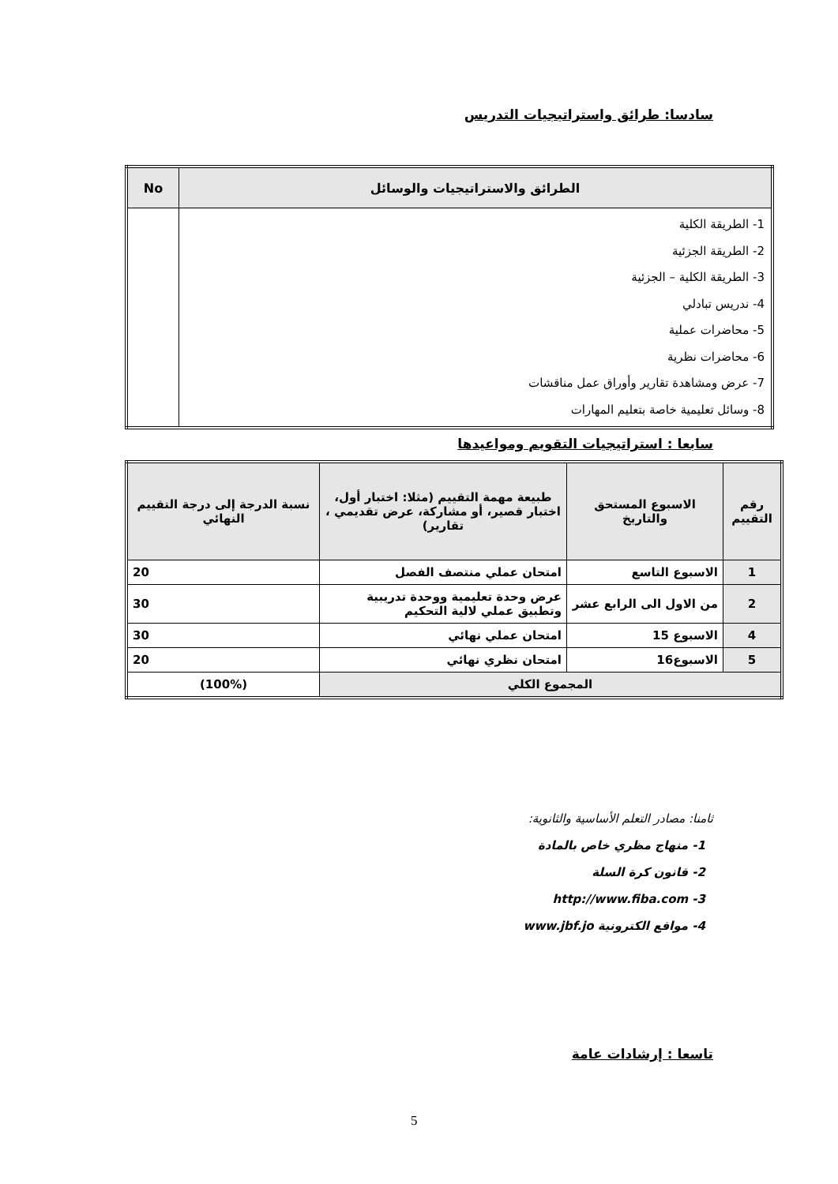سادسا: طرائق واستراتيجيات التدريس
| الطرائق والاستراتيجيات والوسائل | No |
| --- | --- |
| 1- الطريقة الكلية 2- الطريقة الجزئية 3- الطريقة الكلية – الجزئية 4- ندريس تبادلي 5- محاضرات عملية 6- محاضرات نظرية 7- عرض ومشاهدة تقارير وأوراق عمل مناقشات 8- وسائل تعليمية خاصة بتعليم المهارات | |
سابعا : استراتيجيات التقويم ومواعيدها
| رقم التقييم | الاسبوع المستحق والتاريخ | طبيعة مهمة التقييم (مثلا: اختبار أول، اختبار قصير، أو مشاركة، عرض تقديمي ، تقارير) | نسبة الدرجة إلى درجة التقييم النهائي |
| --- | --- | --- | --- |
| 1 | الاسبوع التاسع | امتحان عملي منتصف الفصل | 20 |
| 2 | من الاول الى الرابع عشر | عرض وحدة تعليمية ووحدة تدريبية وتطبيق عملي لالية التحكيم | 30 |
| 4 | الاسبوع 15 | امتحان عملي نهائي | 30 |
| 5 | الاسبوع16 | امتحان نظري نهائي | 20 |
| المجموع الكلي | | | (100%) |
ثامنا: مصادر التعلم الأساسية والثانوية:
1- منهاج مظري خاص بالمادة
2- قانون كرة السلة
3- http://www.fiba.com
4- مواقع الكترونية www.jbf.jo
تاسعا : إرشادات عامة
5